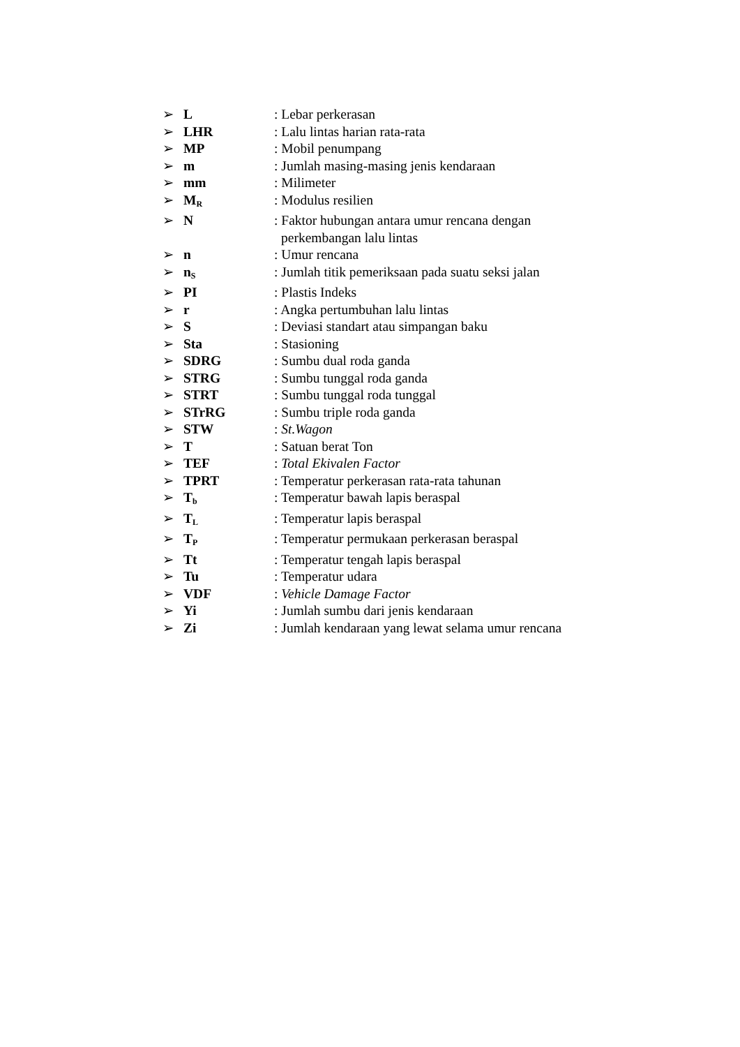➢ L: Lebar perkerasan
➢ LHR: Lalu lintas harian rata-rata
➢ MP: Mobil penumpang
➢ m: Jumlah masing-masing jenis kendaraan
➢ mm: Milimeter
➢ M<sub>R</sub>: Modulus resilien
➢ N: Faktor hubungan antara umur rencana dengan perkembangan lalu lintas
➢ n: Umur rencana
➢ n<sub>S</sub>: Jumlah titik pemeriksaan pada suatu seksi jalan
➢ PI: Plastis Indeks
➢ r: Angka pertumbuhan lalu lintas
➢ S: Deviasi standart atau simpangan baku
➢ Sta: Stasioning
➢ SDRG: Sumbu dual roda ganda
➢ STRG: Sumbu tunggal roda ganda
➢ STRT: Sumbu tunggal roda tunggal
➢ STrRG: Sumbu triple roda ganda
➢ STW: St.Wagon
➢ T: Satuan berat Ton
➢ TEF: Total Ekivalen Factor
➢ TPRT: Temperatur perkerasan rata-rata tahunan
➢ T<sub>b</sub>: Temperatur bawah lapis beraspal
➢ T<sub>L</sub>: Temperatur lapis beraspal
➢ T<sub>P</sub>: Temperatur permukaan perkerasan beraspal
➢ Tt: Temperatur tengah lapis beraspal
➢ Tu: Temperatur udara
➢ VDF: Vehicle Damage Factor
➢ Yi: Jumlah sumbu dari jenis kendaraan
➢ Zi: Jumlah kendaraan yang lewat selama umur rencana